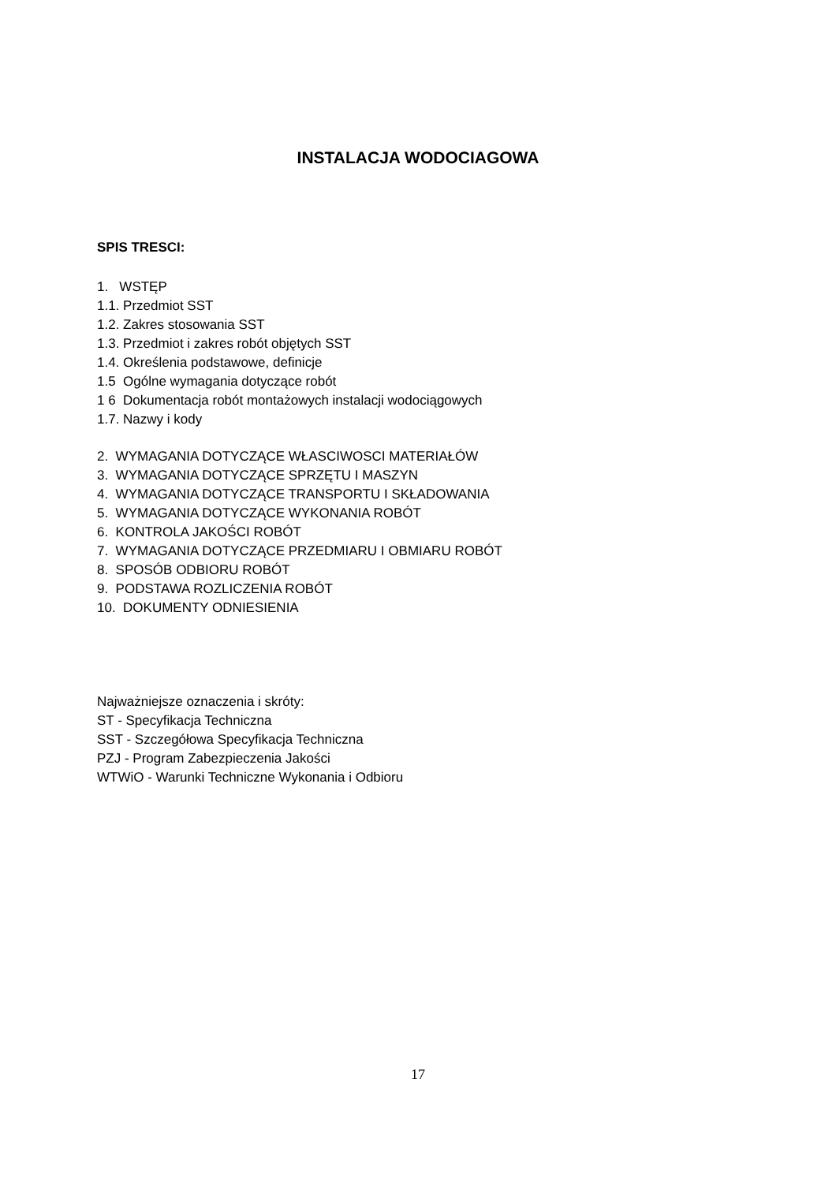INSTALACJA WODOCIAGOWA
SPIS TRESCI:
1. WSTĘP
1.1. Przedmiot SST
1.2. Zakres stosowania SST
1.3. Przedmiot i zakres robót objętych SST
1.4. Określenia podstawowe, definicje
1.5 Ogólne wymagania dotyczące robót
1 6 Dokumentacja robót montażowych instalacji wodociągowych
1.7. Nazwy i kody
2. WYMAGANIA DOTYCZĄCE WŁASCIWOSCI MATERIAŁÓW
3. WYMAGANIA DOTYCZĄCE SPRZĘTU I MASZYN
4. WYMAGANIA DOTYCZĄCE TRANSPORTU I SKŁADOWANIA
5. WYMAGANIA DOTYCZĄCE WYKONANIA ROBÓT
6. KONTROLA JAKOŚCI ROBÓT
7. WYMAGANIA DOTYCZĄCE PRZEDMIARU I OBMIARU ROBÓT
8. SPOSÓB ODBIORU ROBÓT
9. PODSTAWA ROZLICZENIA ROBÓT
10. DOKUMENTY ODNIESIENIA
Najważniejsze oznaczenia i skróty:
ST - Specyfikacja Techniczna
SST - Szczegółowa Specyfikacja Techniczna
PZJ - Program Zabezpieczenia Jakości
WTWiO - Warunki Techniczne Wykonania i Odbioru
17